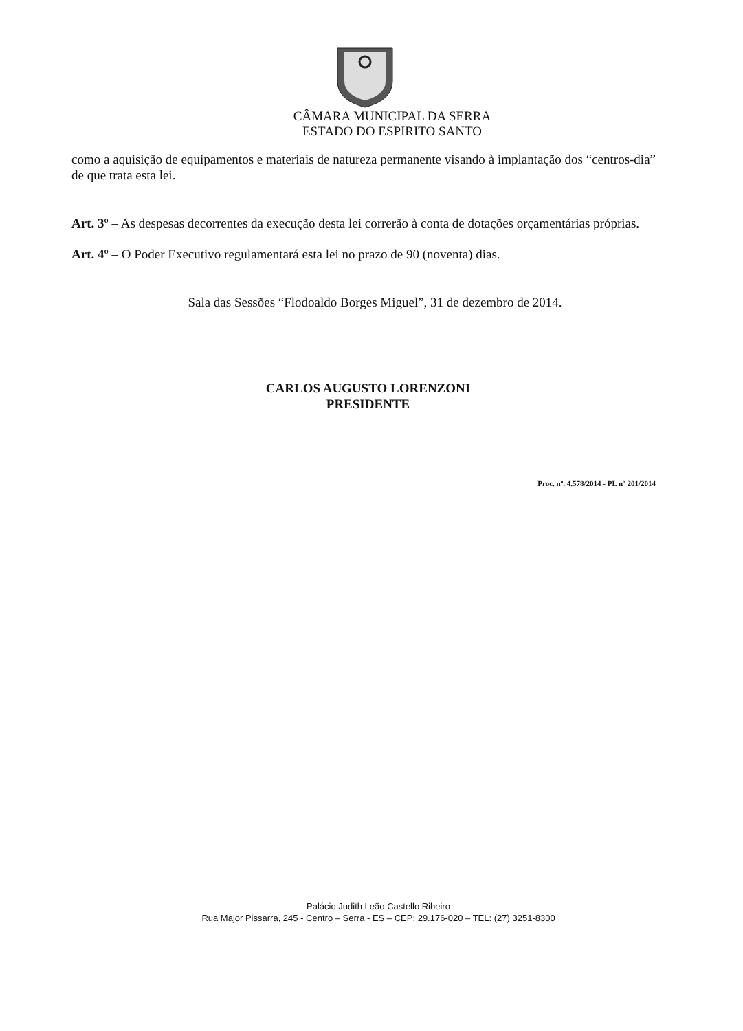CÂMARA MUNICIPAL DA SERRA
ESTADO DO ESPIRITO SANTO
como a aquisição de equipamentos e materiais de natureza permanente visando à implantação dos “centros-dia” de que trata esta lei.
Art. 3º – As despesas decorrentes da execução desta lei correrão à conta de dotações orçamentárias próprias.
Art. 4º – O Poder Executivo regulamentará esta lei no prazo de 90 (noventa) dias.
Sala das Sessões “Flodoaldo Borges Miguel”, 31 de dezembro de 2014.
CARLOS AUGUSTO LORENZONI
PRESIDENTE
Proc. nº. 4.578/2014 - PL nº 201/2014
Palácio Judith Leão Castello Ribeiro
Rua Major Pissarra, 245 - Centro – Serra - ES – CEP: 29.176-020 – TEL: (27) 3251-8300